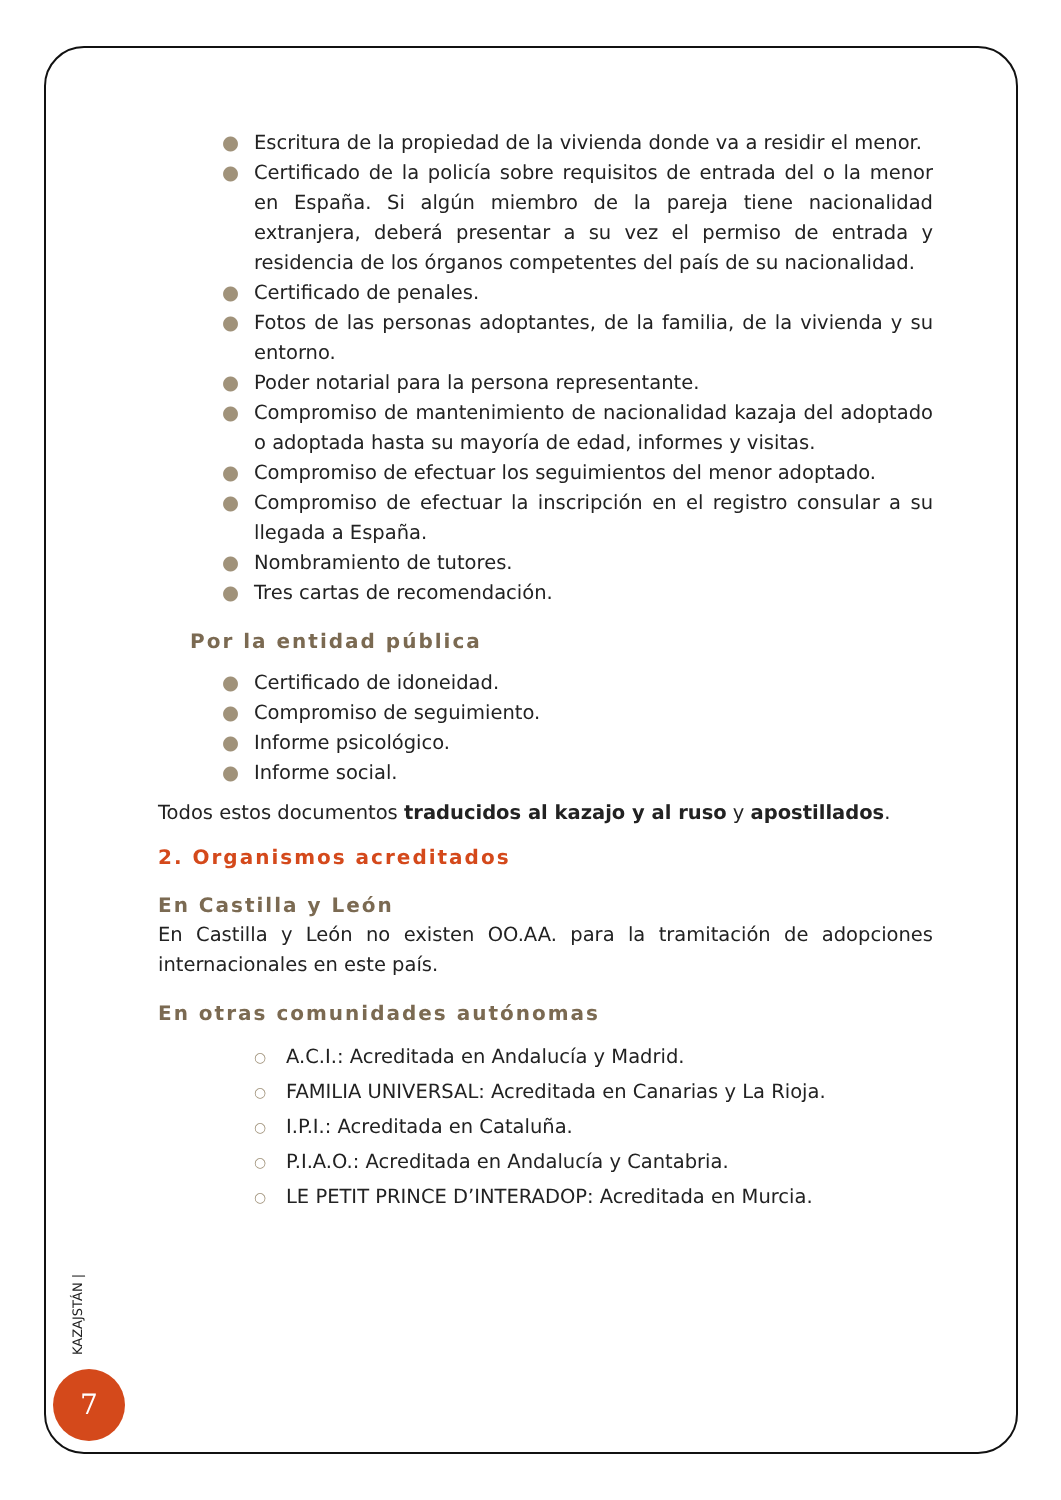● Escritura de la propiedad de la vivienda donde va a residir el menor.
● Certificado de la policía sobre requisitos de entrada del o la menor en España. Si algún miembro de la pareja tiene nacionalidad extranjera, deberá presentar a su vez el permiso de entrada y residencia de los órganos competentes del país de su nacionalidad.
● Certificado de penales.
● Fotos de las personas adoptantes, de la familia, de la vivienda y su entorno.
● Poder notarial para la persona representante.
● Compromiso de mantenimiento de nacionalidad kazaja del adoptado o adoptada hasta su mayoría de edad, informes y visitas.
● Compromiso de efectuar los seguimientos del menor adoptado.
● Compromiso de efectuar la inscripción en el registro consular a su llegada a España.
● Nombramiento de tutores.
● Tres cartas de recomendación.
Por la entidad pública
● Certificado de idoneidad.
● Compromiso de seguimiento.
● Informe psicológico.
● Informe social.
Todos estos documentos traducidos al kazajo y al ruso y apostillados.
2. Organismos acreditados
En Castilla y León
En Castilla y León no existen OO.AA. para la tramitación de adopciones internacionales en este país.
En otras comunidades autónomas
○ A.C.I.: Acreditada en Andalucía y Madrid.
○ FAMILIA UNIVERSAL: Acreditada en Canarias y La Rioja.
○ I.P.I.: Acreditada en Cataluña.
○ P.I.A.O.: Acreditada en Andalucía y Cantabria.
○ LE PETIT PRINCE D’INTERADOP: Acreditada en Murcia.
KAZAJSTÁN |
7